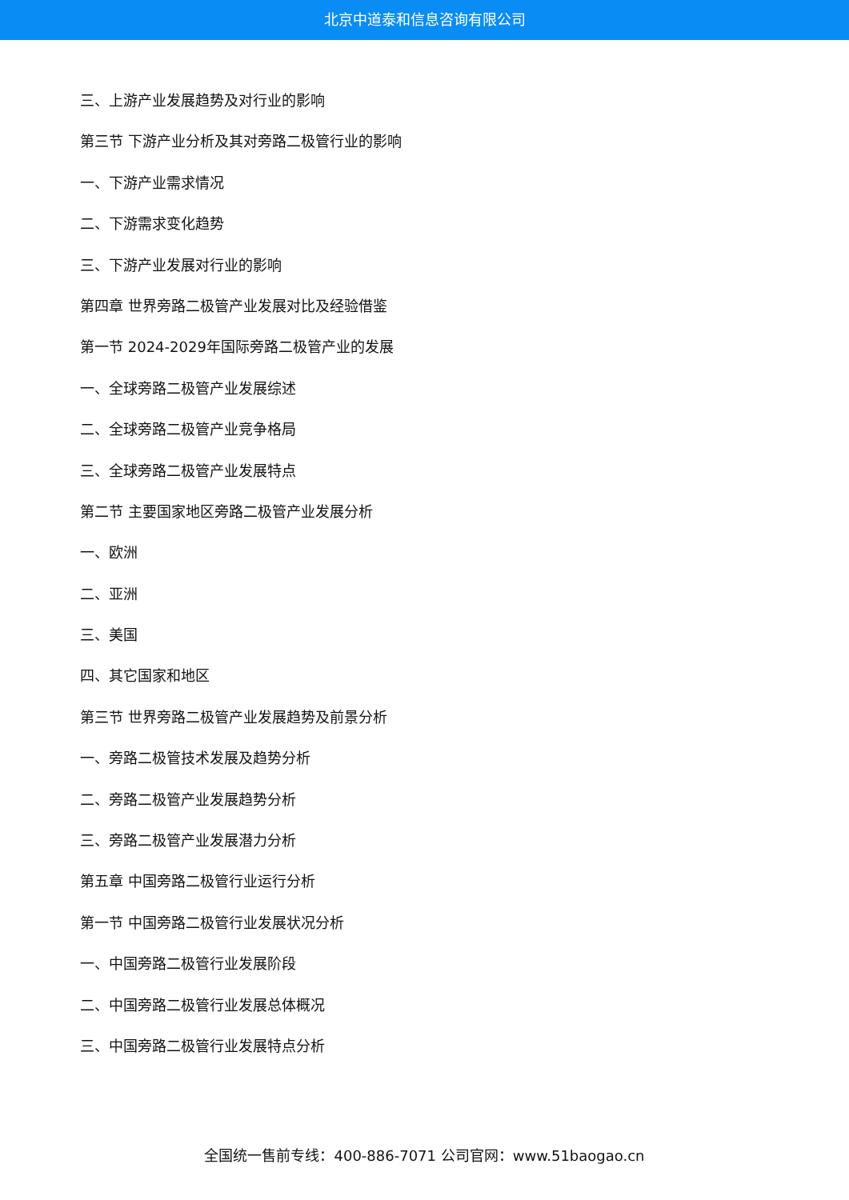北京中道泰和信息咨询有限公司
三、上游产业发展趋势及对行业的影响
第三节 下游产业分析及其对旁路二极管行业的影响
一、下游产业需求情况
二、下游需求变化趋势
三、下游产业发展对行业的影响
第四章 世界旁路二极管产业发展对比及经验借鉴
第一节 2024-2029年国际旁路二极管产业的发展
一、全球旁路二极管产业发展综述
二、全球旁路二极管产业竞争格局
三、全球旁路二极管产业发展特点
第二节 主要国家地区旁路二极管产业发展分析
一、欧洲
二、亚洲
三、美国
四、其它国家和地区
第三节 世界旁路二极管产业发展趋势及前景分析
一、旁路二极管技术发展及趋势分析
二、旁路二极管产业发展趋势分析
三、旁路二极管产业发展潜力分析
第五章 中国旁路二极管行业运行分析
第一节 中国旁路二极管行业发展状况分析
一、中国旁路二极管行业发展阶段
二、中国旁路二极管行业发展总体概况
三、中国旁路二极管行业发展特点分析
全国统一售前专线：400-886-7071 公司官网：www.51baogao.cn